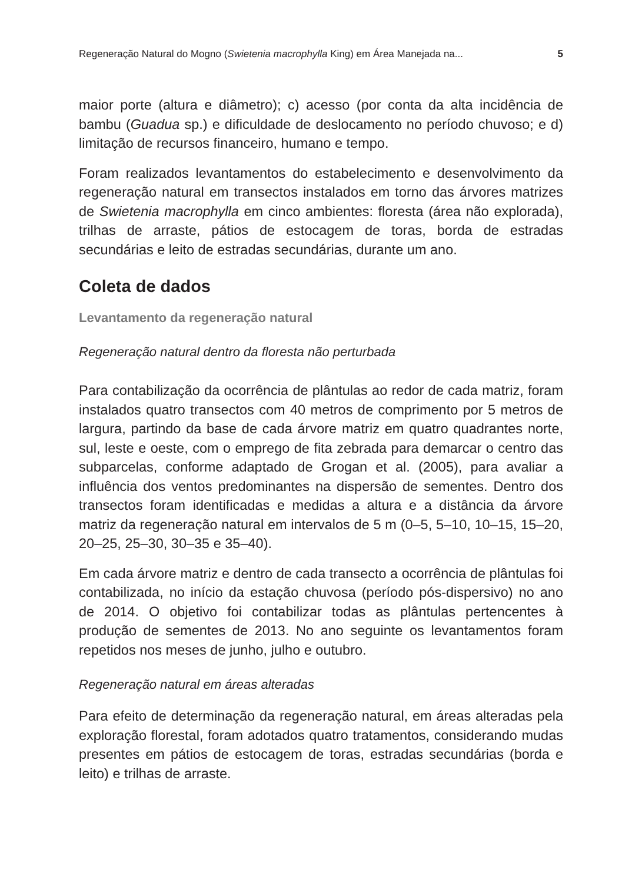Regeneração Natural do Mogno (Swietenia macrophylla King) em Área Manejada na... 5
maior porte (altura e diâmetro); c) acesso (por conta da alta incidência de bambu (Guadua sp.) e dificuldade de deslocamento no período chuvoso; e d) limitação de recursos financeiro, humano e tempo.
Foram realizados levantamentos do estabelecimento e desenvolvimento da regeneração natural em transectos instalados em torno das árvores matrizes de Swietenia macrophylla em cinco ambientes: floresta (área não explorada), trilhas de arraste, pátios de estocagem de toras, borda de estradas secundárias e leito de estradas secundárias, durante um ano.
Coleta de dados
Levantamento da regeneração natural
Regeneração natural dentro da floresta não perturbada
Para contabilização da ocorrência de plântulas ao redor de cada matriz, foram instalados quatro transectos com 40 metros de comprimento por 5 metros de largura, partindo da base de cada árvore matriz em quatro quadrantes norte, sul, leste e oeste, com o emprego de fita zebrada para demarcar o centro das subparcelas, conforme adaptado de Grogan et al. (2005), para avaliar a influência dos ventos predominantes na dispersão de sementes. Dentro dos transectos foram identificadas e medidas a altura e a distância da árvore matriz da regeneração natural em intervalos de 5 m (0–5, 5–10, 10–15, 15–20, 20–25, 25–30, 30–35 e 35–40).
Em cada árvore matriz e dentro de cada transecto a ocorrência de plântulas foi contabilizada, no início da estação chuvosa (período pós-dispersivo) no ano de 2014. O objetivo foi contabilizar todas as plântulas pertencentes à produção de sementes de 2013. No ano seguinte os levantamentos foram repetidos nos meses de junho, julho e outubro.
Regeneração natural em áreas alteradas
Para efeito de determinação da regeneração natural, em áreas alteradas pela exploração florestal, foram adotados quatro tratamentos, considerando mudas presentes em pátios de estocagem de toras, estradas secundárias (borda e leito) e trilhas de arraste.